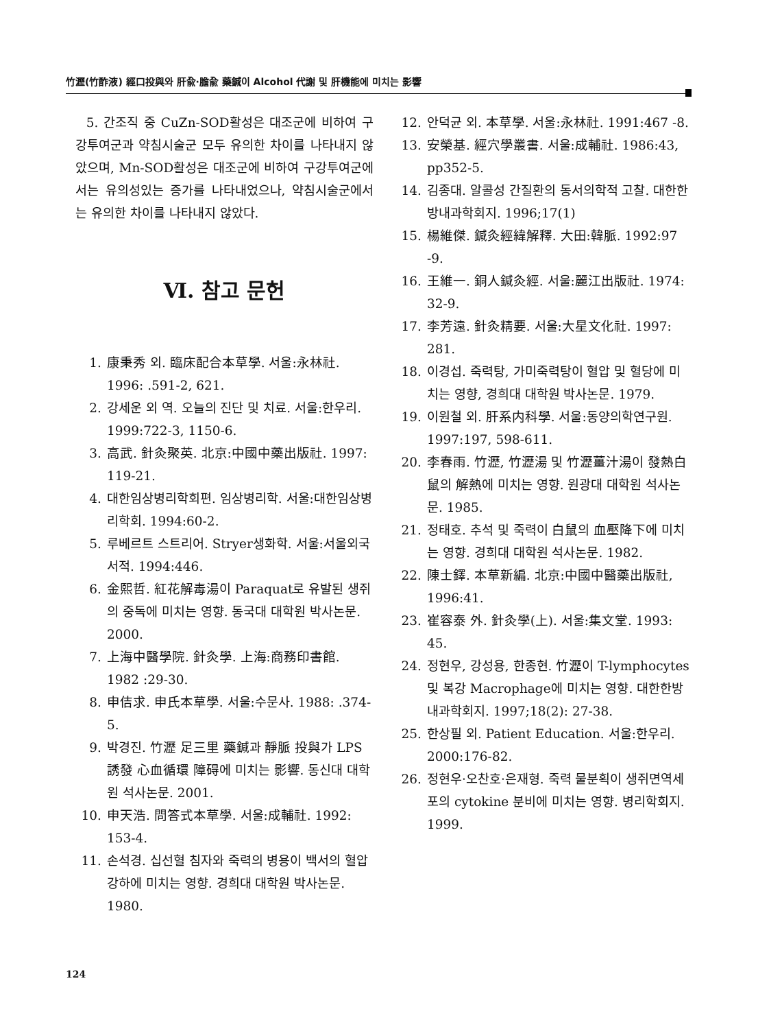竹瀝(竹酢液) 經口投與와 肝兪·膽兪 藥鍼이 Alcohol 代謝 및 肝機能에 미치는 影響
5. 간조직 중 CuZn-SOD활성은 대조군에 비하여 구강투여군과 약침시술군 모두 유의한 차이를 나타내지 않았으며, Mn-SOD활성은 대조군에 비하여 구강투여군에서는 유의성있는 증가를 나타내었으나, 약침시술군에서는 유의한 차이를 나타내지 않았다.
Ⅵ. 참고 문헌
1. 康秉秀 외. 臨床配合本草學. 서울:永林社. 1996: .591-2, 621.
2. 강세운 외 역. 오늘의 진단 및 치료. 서울:한우리. 1999:722-3, 1150-6.
3. 高武. 針灸聚英. 北京:中國中藥出版社. 1997: 119-21.
4. 대한임상병리학회편. 임상병리학. 서울:대한임상병리학회. 1994:60-2.
5. 루베르트 스트리어. Stryer생화학. 서울:서울외국서적. 1994:446.
6. 金熙哲. 紅花解毒湯이 Paraquat로 유발된 생쥐의 중독에 미치는 영향. 동국대 대학원 박사논문. 2000.
7. 上海中醫學院. 針灸學. 上海:商務印書館. 1982 :29-30.
8. 申佶求. 申氏本草學. 서울:수문사. 1988: .374-5.
9. 박경진. 竹瀝 足三里 藥鍼과 靜脈 投與가 LPS 誘發 心血循環 障碍에 미치는 影響. 동신대 대학원 석사논문. 2001.
10. 申天浩. 問答式本草學. 서울:成輔社. 1992: 153-4.
11. 손석경. 십선혈 침자와 죽력의 병용이 백서의 혈압강하에 미치는 영향. 경희대 대학원 박사논문. 1980.
12. 안덕균 외. 本草學. 서울:永林社. 1991:467 -8.
13. 安榮基. 經穴學叢書. 서울:成輔社. 1986:43, pp352-5.
14. 김종대. 알콜성 간질환의 동서의학적 고찰. 대한한방내과학회지. 1996;17(1)
15. 楊維傑. 鍼灸經緯解釋. 大田:韓脈. 1992:97 -9.
16. 王維一. 銅人鍼灸經. 서울:麗江出版社. 1974: 32-9.
17. 李芳遠. 針灸精要. 서울:大星文化社. 1997: 281.
18. 이경섭. 죽력탕, 가미죽력탕이 혈압 및 혈당에 미치는 영향, 경희대 대학원 박사논문. 1979.
19. 이원철 외. 肝系内科學. 서울:동양의학연구원. 1997:197, 598-611.
20. 李春雨. 竹瀝, 竹瀝湯 및 竹瀝薑汁湯이 發熱白鼠의 解熱에 미치는 영향. 원광대 대학원 석사논문. 1985.
21. 정태호. 추석 및 죽력이 白鼠의 血壓降下에 미치는 영향. 경희대 대학원 석사논문. 1982.
22. 陳士鐸. 本草新編. 北京:中國中醫藥出版社, 1996:41.
23. 崔容泰 外. 針灸學(上). 서울:集文堂. 1993: 45.
24. 정현우, 강성용, 한종현. 竹瀝이 T-lymphocytes 및 복강 Macrophage에 미치는 영향. 대한한방내과학회지. 1997;18(2): 27-38.
25. 한상필 외. Patient Education. 서울:한우리. 2000:176-82.
26. 정현우·오찬호·은재형. 죽력 물분획이 생쥐면역세포의 cytokine 분비에 미치는 영향. 병리학회지. 1999.
124